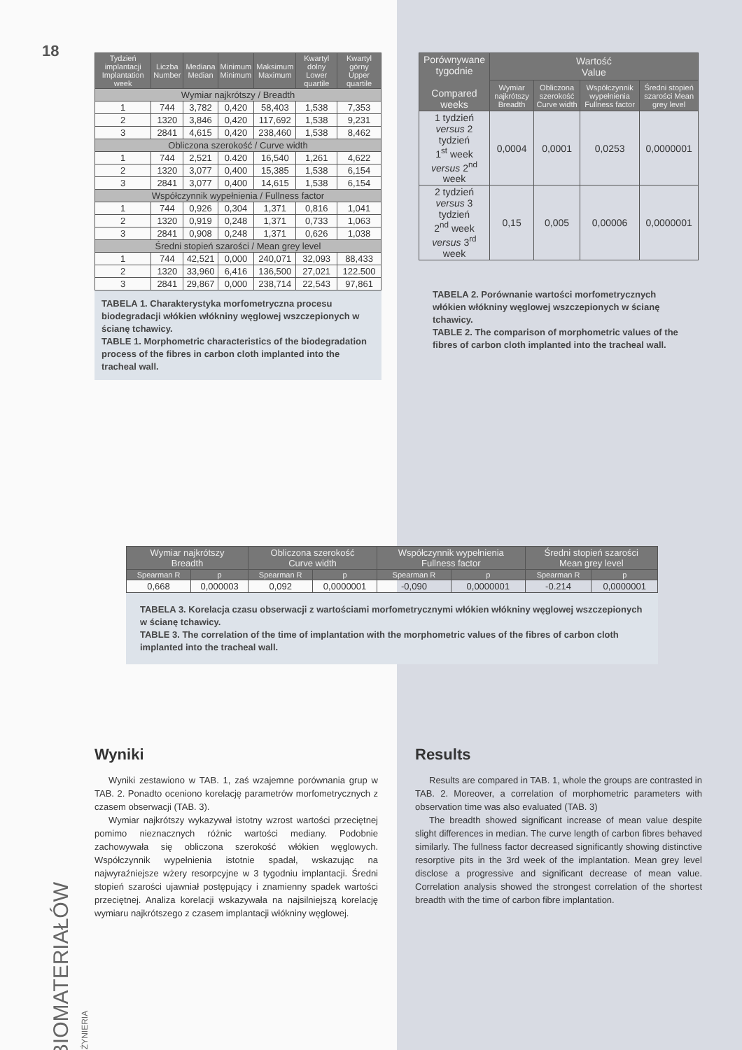18
| Tydzień implantacji Implantation week | Liczba Number | Mediana Median | Minimum Minimum | Maksimum Maximum | Kwartyl dolny Lower quartile | Kwartyl górny Upper quartile |
| --- | --- | --- | --- | --- | --- | --- |
| Wymiar najkrótszy / Breadth | | | | | | |
| 1 | 744 | 3,782 | 0,420 | 58,403 | 1,538 | 7,353 |
| 2 | 1320 | 3,846 | 0,420 | 117,692 | 1,538 | 9,231 |
| 3 | 2841 | 4,615 | 0,420 | 238,460 | 1,538 | 8,462 |
| Obliczona szerokość / Curve width | | | | | | |
| 1 | 744 | 2,521 | 0.420 | 16,540 | 1,261 | 4,622 |
| 2 | 1320 | 3,077 | 0,400 | 15,385 | 1,538 | 6,154 |
| 3 | 2841 | 3,077 | 0,400 | 14,615 | 1,538 | 6,154 |
| Współczynnik wypełnienia / Fullness factor | | | | | | |
| 1 | 744 | 0,926 | 0,304 | 1,371 | 0,816 | 1,041 |
| 2 | 1320 | 0,919 | 0,248 | 1,371 | 0,733 | 1,063 |
| 3 | 2841 | 0,908 | 0,248 | 1,371 | 0,626 | 1,038 |
| Średni stopień szarości / Mean grey level | | | | | | |
| 1 | 744 | 42,521 | 0,000 | 240,071 | 32,093 | 88,433 |
| 2 | 1320 | 33,960 | 6,416 | 136,500 | 27,021 | 122.500 |
| 3 | 2841 | 29,867 | 0,000 | 238,714 | 22,543 | 97,861 |
TABELA 1. Charakterystyka morfometryczna procesu biodegradacji włókien włókniny węglowej wszczepionych w ścianę tchawicy.
TABLE 1. Morphometric characteristics of the biodegradation process of the fibres in carbon cloth implanted into the tracheal wall.
| Porównywane tygodnie Compared weeks | Wartość Value | | | |
| --- | --- | --- | --- | --- |
| | Wymiar najkrótszy Breadth | Obliczona szerokość Curve width | Współczynnik wypełnienia Fullness factor | Średni stopień szarości Mean grey level |
| 1 tydzień versus 2 tydzień 1<sup>st</sup> week versus 2<sup>nd</sup> week | 0,0004 | 0,0001 | 0,0253 | 0,0000001 |
| 2 tydzień versus 3 tydzień 2<sup>nd</sup> week versus 3<sup>rd</sup> week | 0,15 | 0,005 | 0,00006 | 0,0000001 |
TABELA 2. Porównanie wartości morfometrycznych włókien włókniny węglowej wszczepionych w ścianę tchawicy.
TABLE 2. The comparison of morphometric values of the fibres of carbon cloth implanted into the tracheal wall.
| Wymiar najkrótszy Breadth | | Obliczona szerokość Curve width | | Współczynnik wypełnienia Fullness factor | | Średni stopień szarości Mean grey level | |
| --- | --- | --- | --- | --- | --- | --- | --- |
| Spearman R | p | Spearman R | p | Spearman R | p | Spearman R | p |
| 0,668 | 0,000003 | 0,092 | 0,0000001 | -0,090 | 0,0000001 | -0.214 | 0,0000001 |
TABELA 3. Korelacja czasu obserwacji z wartościami morfometrycznymi włókien włókniny węglowej wszczepionych w ścianę tchawicy.
TABLE 3. The correlation of the time of implantation with the morphometric values of the fibres of carbon cloth implanted into the tracheal wall.
Wyniki
Wyniki zestawiono w TAB. 1, zaś wzajemne porównania grup w TAB. 2. Ponadto oceniono korelację parametrów morfometrycznych z czasem obserwacji (TAB. 3).
Wymiar najkrótszy wykazywał istotny wzrost wartości przeciętnej pomimo nieznacznych różnic wartości mediany. Podobnie zachowywała się obliczona szerokość włókien węglowych. Współczynnik wypełnienia istotnie spadał, wskazując na najwyraźniejsze wżery resorpcyjne w 3 tygodniu implantacji. Średni stopień szarości ujawniał postępujący i znamienny spadek wartości przeciętnej. Analiza korelacji wskazywała na najsilniejszą korelację wymiaru najkrótszego z czasem implantacji włókniny węglowej.
Results
Results are compared in TAB. 1, whole the groups are contrasted in TAB. 2. Moreover, a correlation of morphometric parameters with observation time was also evaluated (TAB. 3)
The breadth showed significant increase of mean value despite slight differences in median. The curve length of carbon fibres behaved similarly. The fullness factor decreased significantly showing distinctive resorptive pits in the 3rd week of the implantation. Mean grey level disclose a progressive and significant decrease of mean value. Correlation analysis showed the strongest correlation of the shortest breadth with the time of carbon fibre implantation.
BIOMATERIAŁÓW INŻYNIERIA